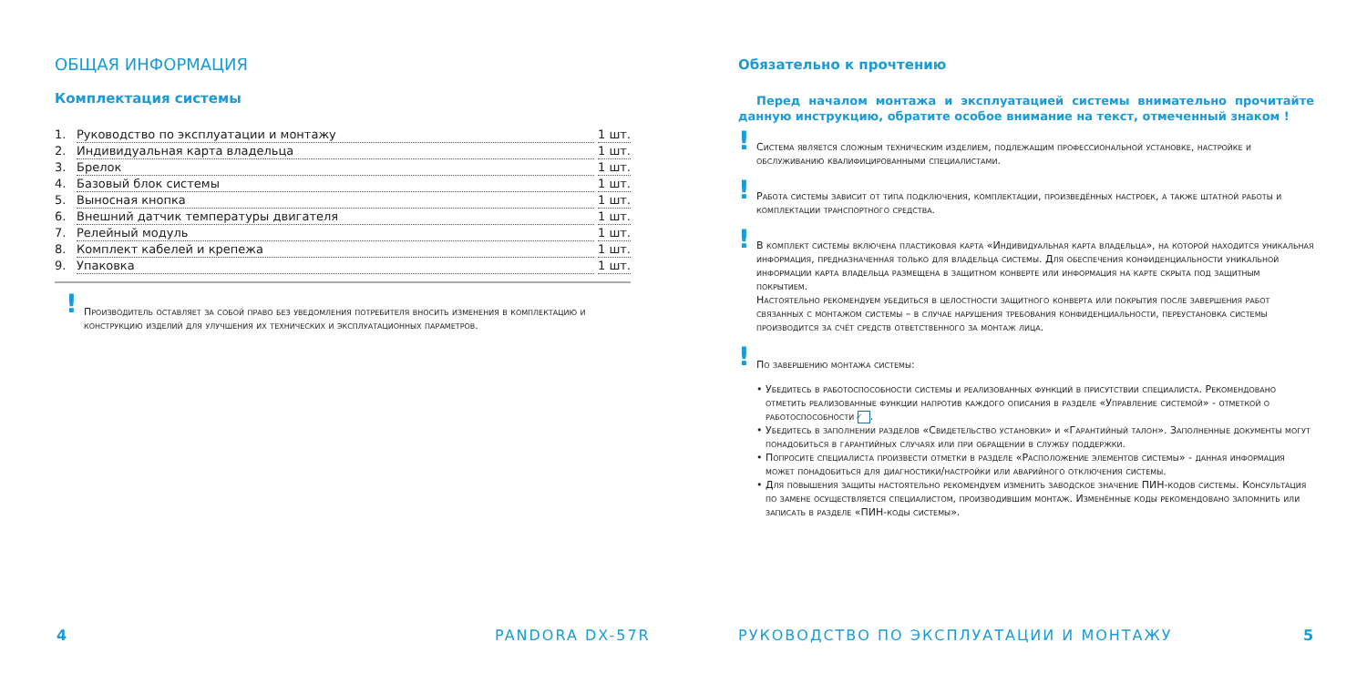ОБЩАЯ ИНФОРМАЦИЯ
Комплектация системы
1. Руководство по эксплуатации и монтажу 1 шт.
2. Индивидуальная карта владельца 1 шт.
3. Брелок 1 шт.
4. Базовый блок системы 1 шт.
5. Выносная кнопка 1 шт.
6. Внешний датчик температуры двигателя 1 шт.
7. Релейный модуль 1 шт.
8. Комплект кабелей и крепежа 1 шт.
9. Упаковка 1 шт.
!
Производитель оставляет за собой право без уведомления потребителя вносить изменения в комплектацию и конструкцию изделий для улучшения их технических и эксплуатационных параметров.
Обязательно к прочтению
Перед началом монтажа и эксплуатацией системы внимательно прочитайте данную инструкцию, обратите особое внимание на текст, отмеченный знаком !
!
Система является сложным техническим изделием, подлежащим профессиональной установке, настройке и обслуживанию квалифицированными специалистами.
!
Работа системы зависит от типа подключения, комплектации, произведённых настроек, а также штатной работы и комплектации транспортного средства.
!
В комплект системы включена пластиковая карта «Индивидуальная карта владельца», на которой находится уникальная информация, предназначенная только для владельца системы. Для обеспечения конфиденциальности уникальной информации карта владельца размещена в защитном конверте или информация на карте скрыта под защитным покрытием.
Настоятельно рекомендуем убедиться в целостности защитного конверта или покрытия после завершения работ связанных с монтажом системы – в случае нарушения требования конфиденциальности, переустановка системы производится за счёт средств ответственного за монтаж лица.
!
По завершению монтажа системы:
• Убедитесь в работоспособности системы и реализованных функций в присутствии специалиста. Рекомендовано отметить реализованные функции напротив каждого описания в разделе «Управление системой» - отметкой о работоспособности ✓.
• Убедитесь в заполнении разделов «Свидетельство установки» и «Гарантийный талон». Заполненные документы могут понадобиться в гарантийных случаях или при обращении в службу поддержки.
• Попросите специалиста произвести отметки в разделе «Расположение элементов системы» - данная информация может понадобиться для диагностики/настройки или аварийного отключения системы.
• Для повышения защиты настоятельно рекомендуем изменить заводское значение ПИН-кодов системы. Консультация по замене осуществляется специалистом, производившим монтаж. Изменённые коды рекомендовано запомнить или записать в разделе «ПИН-коды системы».
4 PANDORA DX-57R
РУКОВОДСТВО ПО ЭКСПЛУАТАЦИИ И МОНТАЖУ
5